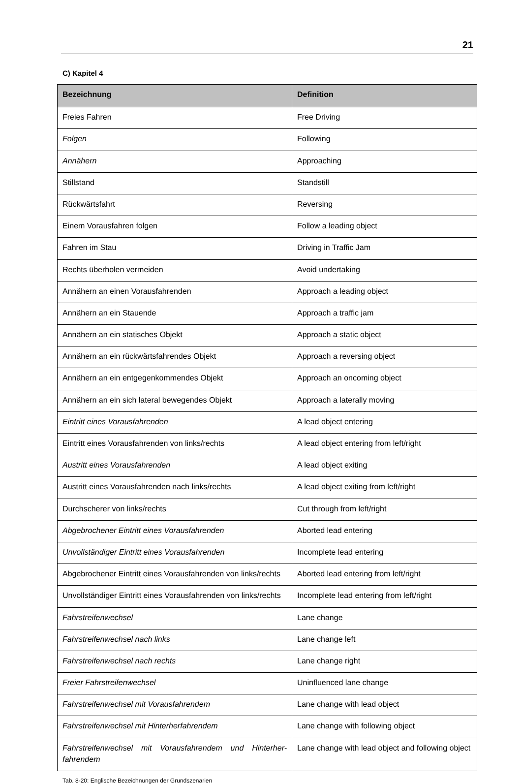21
C) Kapitel 4
| Bezeichnung | Definition |
| --- | --- |
| Freies Fahren | Free Driving |
| Folgen | Following |
| Annähern | Approaching |
| Stillstand | Standstill |
| Rückwärtsfahrt | Reversing |
| Einem Vorausfahren folgen | Follow a leading object |
| Fahren im Stau | Driving in Traffic Jam |
| Rechts überholen vermeiden | Avoid undertaking |
| Annähern an einen Vorausfahrenden | Approach a leading object |
| Annähern an ein Stauende | Approach a traffic jam |
| Annähern an ein statisches Objekt | Approach a static object |
| Annähern an ein rückwärtsfahrendes Objekt | Approach a reversing object |
| Annähern an ein entgegenkommendes Objekt | Approach an oncoming object |
| Annähern an ein sich lateral bewegendes Objekt | Approach a laterally moving |
| Eintritt eines Vorausfahrenden | A lead object entering |
| Eintritt eines Vorausfahrenden von links/rechts | A lead object entering from left/right |
| Austritt eines Vorausfahrenden | A lead object exiting |
| Austritt eines Vorausfahrenden nach links/rechts | A lead object exiting from left/right |
| Durchscherer von links/rechts | Cut through from left/right |
| Abgebrochener Eintritt eines Vorausfahrenden | Aborted lead entering |
| Unvollständiger Eintritt eines Vorausfahrenden | Incomplete lead entering |
| Abgebrochener Eintritt eines Vorausfahrenden von links/rechts | Aborted lead entering from left/right |
| Unvollständiger Eintritt eines Vorausfahrenden von links/rechts | Incomplete lead entering from left/right |
| Fahrstreifenwechsel | Lane change |
| Fahrstreifenwechsel nach links | Lane change left |
| Fahrstreifenwechsel nach rechts | Lane change right |
| Freier Fahrstreifenwechsel | Uninfluenced lane change |
| Fahrstreifenwechsel mit Vorausfahrendem | Lane change with lead object |
| Fahrstreifenwechsel mit Hinterherfahrendem | Lane change with following object |
| Fahrstreifenwechsel mit Vorausfahrendem und Hinterher-fahrendem | Lane change with lead object and following object |
Tab. 8-20: Englische Bezeichnungen der Grundszenarien